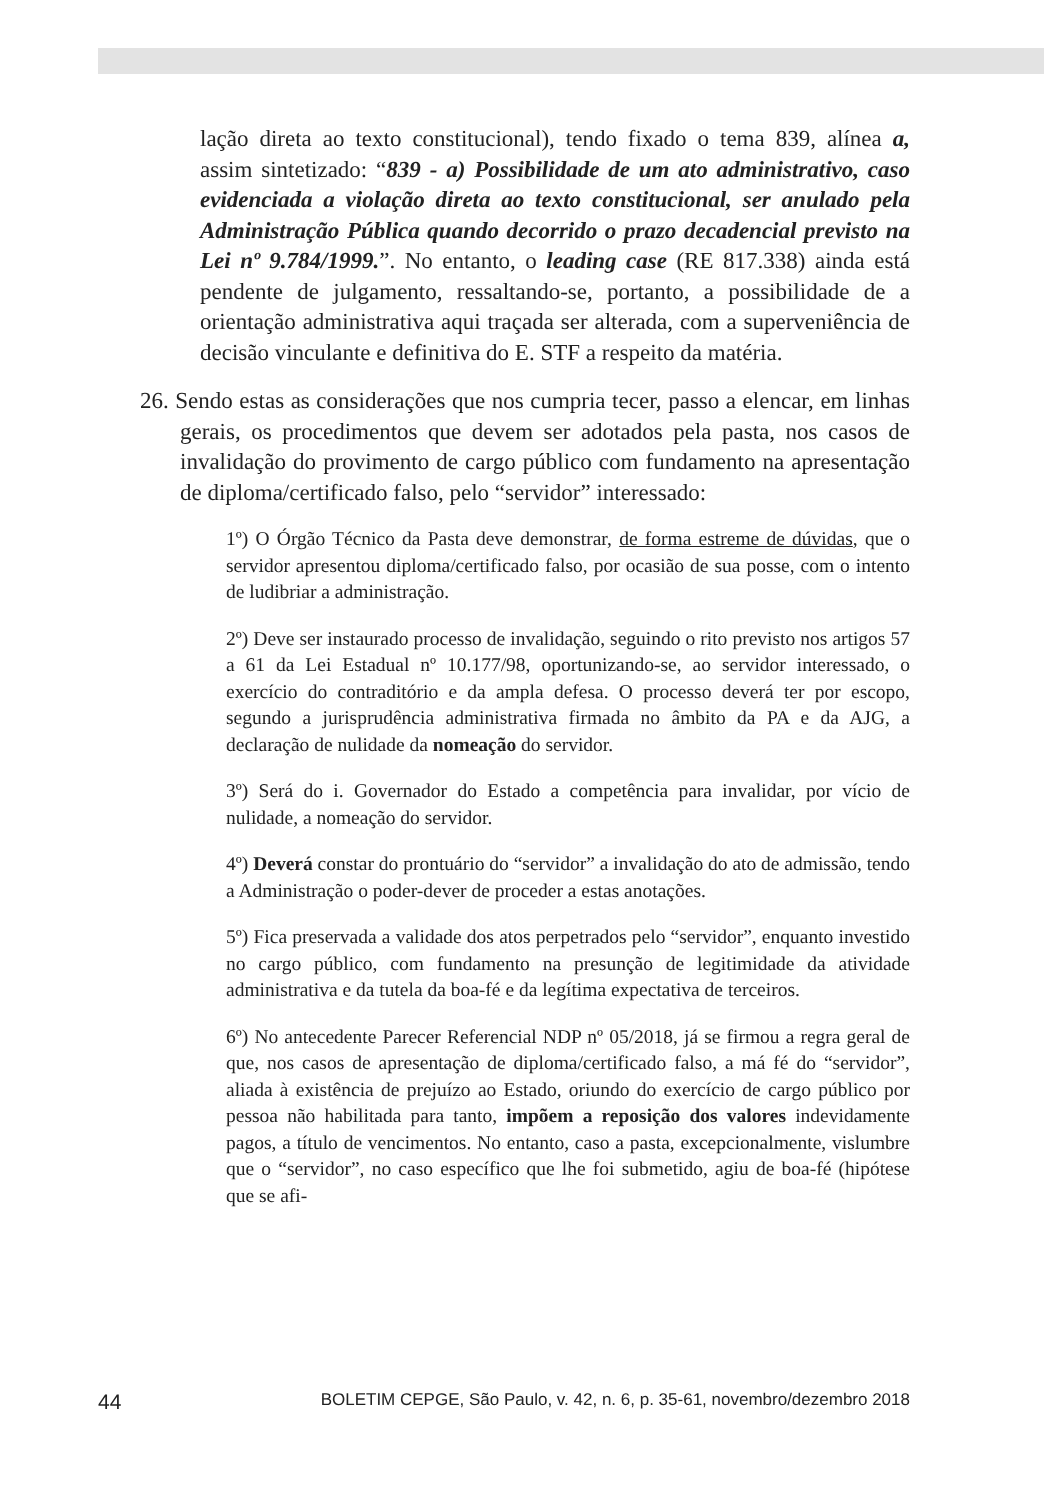lação direta ao texto constitucional), tendo fixado o tema 839, alínea a, assim sintetizado: “839 - a) Possibilidade de um ato administrativo, caso evidenciada a violação direta ao texto constitucional, ser anulado pela Administração Pública quando decorrido o prazo decadencial previsto na Lei nº 9.784/1999.”. No entanto, o leading case (RE 817.338) ainda está pendente de julgamento, ressaltando-se, portanto, a possibilidade de a orientação administrativa aqui traçada ser alterada, com a superveniência de decisão vinculante e definitiva do E. STF a respeito da matéria.
26. Sendo estas as considerações que nos cumpria tecer, passo a elencar, em linhas gerais, os procedimentos que devem ser adotados pela pasta, nos casos de invalidação do provimento de cargo público com fundamento na apresentação de diploma/certificado falso, pelo “servidor” interessado:
1º) O Órgão Técnico da Pasta deve demonstrar, de forma estreme de dúvidas, que o servidor apresentou diploma/certificado falso, por ocasião de sua posse, com o intento de ludibriar a administração.
2º) Deve ser instaurado processo de invalidação, seguindo o rito previsto nos artigos 57 a 61 da Lei Estadual nº 10.177/98, oportunizando-se, ao servidor interessado, o exercício do contraditório e da ampla defesa. O processo deverá ter por escopo, segundo a jurisprudência administrativa firmada no âmbito da PA e da AJG, a declaração de nulidade da nomeação do servidor.
3º) Será do i. Governador do Estado a competência para invalidar, por vício de nulidade, a nomeação do servidor.
4º) Deverá constar do prontuário do “servidor” a invalidação do ato de admissão, tendo a Administração o poder-dever de proceder a estas anotações.
5º) Fica preservada a validade dos atos perpetrados pelo “servidor”, enquanto investido no cargo público, com fundamento na presunção de legitimidade da atividade administrativa e da tutela da boa-fé e da legítima expectativa de terceiros.
6º) No antecedente Parecer Referencial NDP nº 05/2018, já se firmou a regra geral de que, nos casos de apresentação de diploma/certificado falso, a má fé do “servidor”, aliada à existência de prejuízo ao Estado, oriundo do exercício de cargo público por pessoa não habilitada para tanto, impõem a reposição dos valores indevidamente pagos, a título de vencimentos. No entanto, caso a pasta, excepcionalmente, vislumbre que o “servidor”, no caso específico que lhe foi submetido, agiu de boa-fé (hipótese que se afi-
44 BOLETIM CEPGE, São Paulo, v. 42, n. 6, p. 35-61, novembro/dezembro 2018